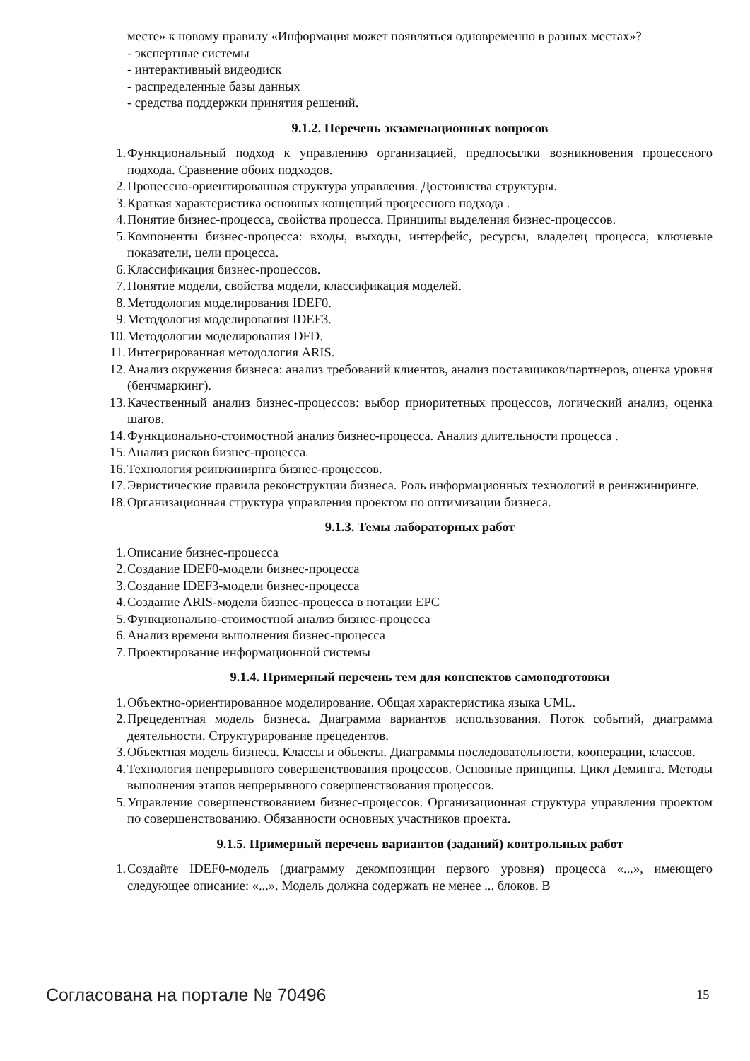месте» к новому правилу «Информация может появляться одновременно в разных местах»?
- экспертные системы
- интерактивный видеодиск
- распределенные базы данных
- средства поддержки принятия решений.
9.1.2. Перечень экзаменационных вопросов
1. Функциональный подход к управлению организацией, предпосылки возникновения процессного подхода. Сравнение обоих подходов.
2. Процессно-ориентированная структура управления. Достоинства структуры.
3. Краткая характеристика основных концепций процессного подхода .
4. Понятие бизнес-процесса, свойства процесса. Принципы выделения бизнес-процессов.
5. Компоненты бизнес-процесса: входы, выходы, интерфейс, ресурсы, владелец процесса, ключевые показатели, цели процесса.
6. Классификация бизнес-процессов.
7. Понятие модели, свойства модели, классификация моделей.
8. Методология моделирования IDEF0.
9. Методология моделирования IDEF3.
10. Методологии моделирования DFD.
11. Интегрированная методология ARIS.
12. Анализ окружения бизнеса: анализ требований клиентов, анализ поставщиков/партнеров, оценка уровня (бенчмаркинг).
13. Качественный анализ бизнес-процессов: выбор приоритетных процессов, логический анализ, оценка шагов.
14. Функционально-стоимостной анализ бизнес-процесса. Анализ длительности процесса .
15. Анализ рисков бизнес-процесса.
16. Технология реинжинирнга бизнес-процессов.
17. Эвристические правила реконструкции бизнеса. Роль информационных технологий в реинжиниринге.
18. Организационная структура управления проектом по оптимизации бизнеса.
9.1.3. Темы лабораторных работ
1. Описание бизнес-процесса
2. Создание IDEF0-модели бизнес-процесса
3. Создание IDEF3-модели бизнес-процесса
4. Создание ARIS-модели бизнес-процесса в нотации EPC
5. Функционально-стоимостной анализ бизнес-процесса
6. Анализ времени выполнения бизнес-процесса
7. Проектирование информационной системы
9.1.4. Примерный перечень тем для конспектов самоподготовки
1. Объектно-ориентированное моделирование. Общая характеристика языка UML.
2. Прецедентная модель бизнеса. Диаграмма вариантов использования. Поток событий, диаграмма деятельности. Структурирование прецедентов.
3. Объектная модель бизнеса. Классы и объекты. Диаграммы последовательности, кооперации, классов.
4. Технология непрерывного совершенствования процессов. Основные принципы. Цикл Деминга. Методы выполнения этапов непрерывного совершенствования процессов.
5. Управление совершенствованием бизнес-процессов. Организационная структура управления проектом по совершенствованию. Обязанности основных участников проекта.
9.1.5. Примерный перечень вариантов (заданий) контрольных работ
1. Создайте IDEF0-модель (диаграмму декомпозиции первого уровня) процесса «...», имеющего следующее описание: «...». Модель должна содержать не менее ... блоков. В
Согласована на портале № 70496 15